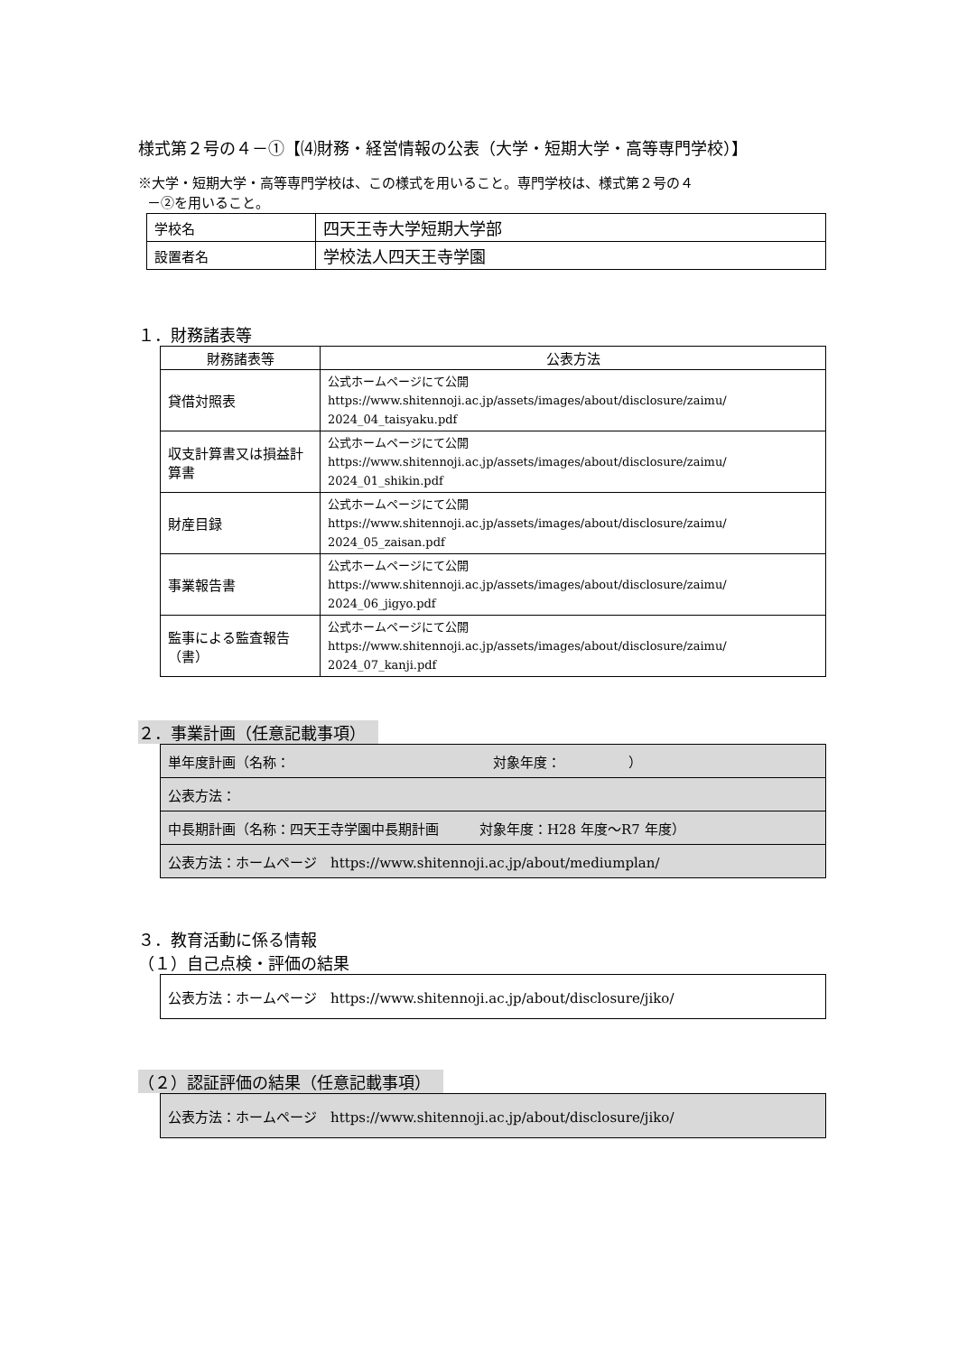様式第２号の４－①【⑷財務・経営情報の公表（大学・短期大学・高等専門学校）】
※大学・短期大学・高等専門学校は、この様式を用いること。専門学校は、様式第２号の４
－②を用いること。
| 学校名 | 四天王寺大学短期大学部 |
| 設置者名 | 学校法人四天王寺学園 |
１．財務諸表等
| 財務諸表等 | 公表方法 |
| --- | --- |
| 貸借対照表 | 公式ホームページにて公開 https://www.shitennoji.ac.jp/assets/images/about/disclosure/zaimu/ 2024_04_taisyaku.pdf |
| 収支計算書又は損益計算書 | 公式ホームページにて公開 https://www.shitennoji.ac.jp/assets/images/about/disclosure/zaimu/ 2024_01_shikin.pdf |
| 財産目録 | 公式ホームページにて公開 https://www.shitennoji.ac.jp/assets/images/about/disclosure/zaimu/ 2024_05_zaisan.pdf |
| 事業報告書 | 公式ホームページにて公開 https://www.shitennoji.ac.jp/assets/images/about/disclosure/zaimu/ 2024_06_jigyo.pdf |
| 監事による監査報告（書） | 公式ホームページにて公開 https://www.shitennoji.ac.jp/assets/images/about/disclosure/zaimu/ 2024_07_kanji.pdf |
２．事業計画（任意記載事項）
| 単年度計画（名称： 対象年度： ） |
| 公表方法： |
| 中長期計画（名称：四天王寺学園中長期計画 対象年度：H28 年度～R7 年度） |
| 公表方法：ホームページ https://www.shitennoji.ac.jp/about/mediumplan/ |
３．教育活動に係る情報
（１）自己点検・評価の結果
| 公表方法：ホームページ https://www.shitennoji.ac.jp/about/disclosure/jiko/ |
（２）認証評価の結果（任意記載事項）
| 公表方法：ホームページ https://www.shitennoji.ac.jp/about/disclosure/jiko/ |